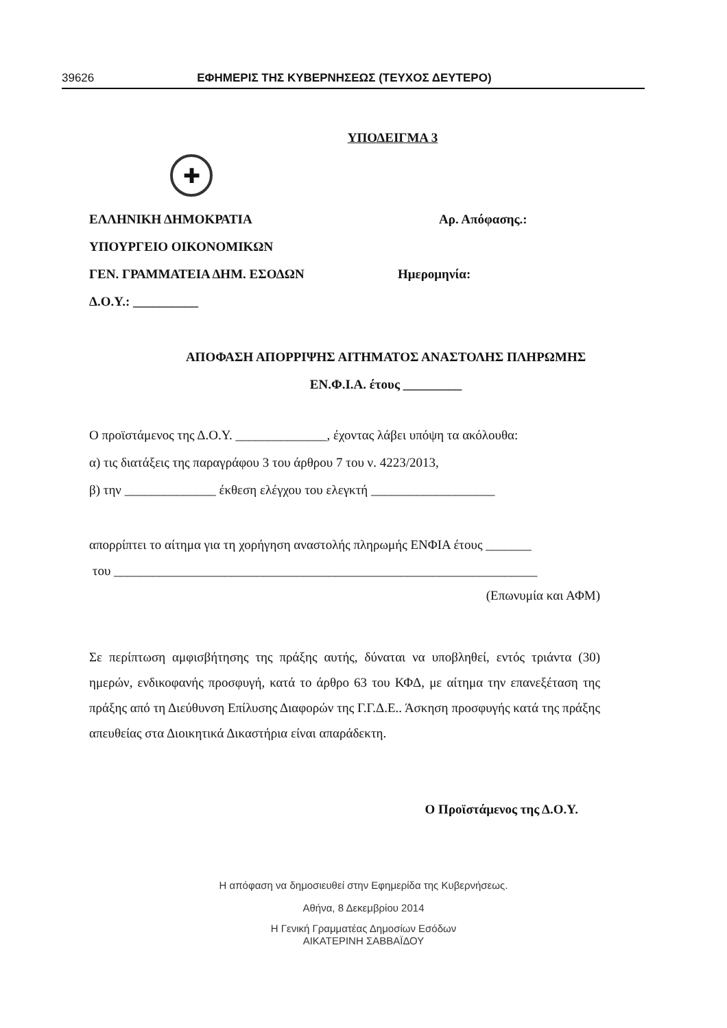39626 ΕΦΗΜΕΡΙΣ ΤΗΣ ΚΥΒΕΡΝΗΣΕΩΣ (ΤΕΥΧΟΣ ΔΕΥΤΕΡΟ)
ΥΠΟΔΕΙΓΜΑ 3
✚
ΕΛΛΗΝΙΚΗ ΔΗΜΟΚΡΑΤΙΑ Αρ. Απόφασης.:
ΥΠΟΥΡΓΕΙΟ ΟΙΚΟΝΟΜΙΚΩΝ
ΓΕΝ. ΓΡΑΜΜΑΤΕΙΑ ΔΗΜ. ΕΣΟΔΩΝ Ημερομηνία:
Δ.Ο.Υ.: __________
ΑΠΟΦΑΣΗ ΑΠΟΡΡΙΨΗΣ ΑΙΤΗΜΑΤΟΣ ΑΝΑΣΤΟΛΗΣ ΠΛΗΡΩΜΗΣ
ΕΝ.Φ.Ι.Α. έτους _________
Ο προϊστάμενος της Δ.Ο.Υ. ______________, έχοντας λάβει υπόψη τα ακόλουθα:
α) τις διατάξεις της παραγράφου 3 του άρθρου 7 του ν. 4223/2013,
β) την ______________ έκθεση ελέγχου του ελεγκτή ___________________
απορρίπτει το αίτημα για τη χορήγηση αναστολής πληρωμής ΕΝΦΙΑ έτους _______
του _________________________________________________________________
(Επωνυμία και ΑΦΜ)
Σε περίπτωση αμφισβήτησης της πράξης αυτής, δύναται να υποβληθεί, εντός τριάντα (30) ημερών, ενδικοφανής προσφυγή, κατά το άρθρο 63 του ΚΦΔ, με αίτημα την επανεξέταση της πράξης από τη Διεύθυνση Επίλυσης Διαφορών της Γ.Γ.Δ.Ε.. Άσκηση προσφυγής κατά της πράξης απευθείας στα Διοικητικά Δικαστήρια είναι απαράδεκτη.
Ο Προϊστάμενος της Δ.Ο.Υ.
Η απόφαση να δημοσιευθεί στην Εφημερίδα της Κυβερνήσεως.
Αθήνα, 8 Δεκεμβρίου 2014
Η Γενική Γραμματέας Δημοσίων Εσόδων
ΑΙΚΑΤΕΡΙΝΗ ΣΑΒΒΑΪΔΟΥ